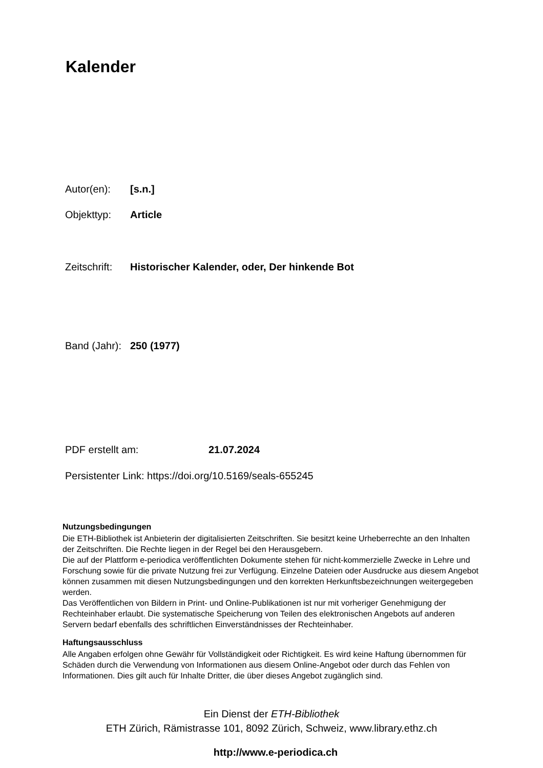Kalender
Autor(en): [s.n.]
Objekttyp: Article
Zeitschrift: Historischer Kalender, oder, Der hinkende Bot
Band (Jahr): 250 (1977)
PDF erstellt am: 21.07.2024
Persistenter Link: https://doi.org/10.5169/seals-655245
Nutzungsbedingungen
Die ETH-Bibliothek ist Anbieterin der digitalisierten Zeitschriften. Sie besitzt keine Urheberrechte an den Inhalten der Zeitschriften. Die Rechte liegen in der Regel bei den Herausgebern.
Die auf der Plattform e-periodica veröffentlichten Dokumente stehen für nicht-kommerzielle Zwecke in Lehre und Forschung sowie für die private Nutzung frei zur Verfügung. Einzelne Dateien oder Ausdrucke aus diesem Angebot können zusammen mit diesen Nutzungsbedingungen und den korrekten Herkunftsbezeichnungen weitergegeben werden.
Das Veröffentlichen von Bildern in Print- und Online-Publikationen ist nur mit vorheriger Genehmigung der Rechteinhaber erlaubt. Die systematische Speicherung von Teilen des elektronischen Angebots auf anderen Servern bedarf ebenfalls des schriftlichen Einverständnisses der Rechteinhaber.
Haftungsausschluss
Alle Angaben erfolgen ohne Gewähr für Vollständigkeit oder Richtigkeit. Es wird keine Haftung übernommen für Schäden durch die Verwendung von Informationen aus diesem Online-Angebot oder durch das Fehlen von Informationen. Dies gilt auch für Inhalte Dritter, die über dieses Angebot zugänglich sind.
Ein Dienst der ETH-Bibliothek
ETH Zürich, Rämistrasse 101, 8092 Zürich, Schweiz, www.library.ethz.ch
http://www.e-periodica.ch